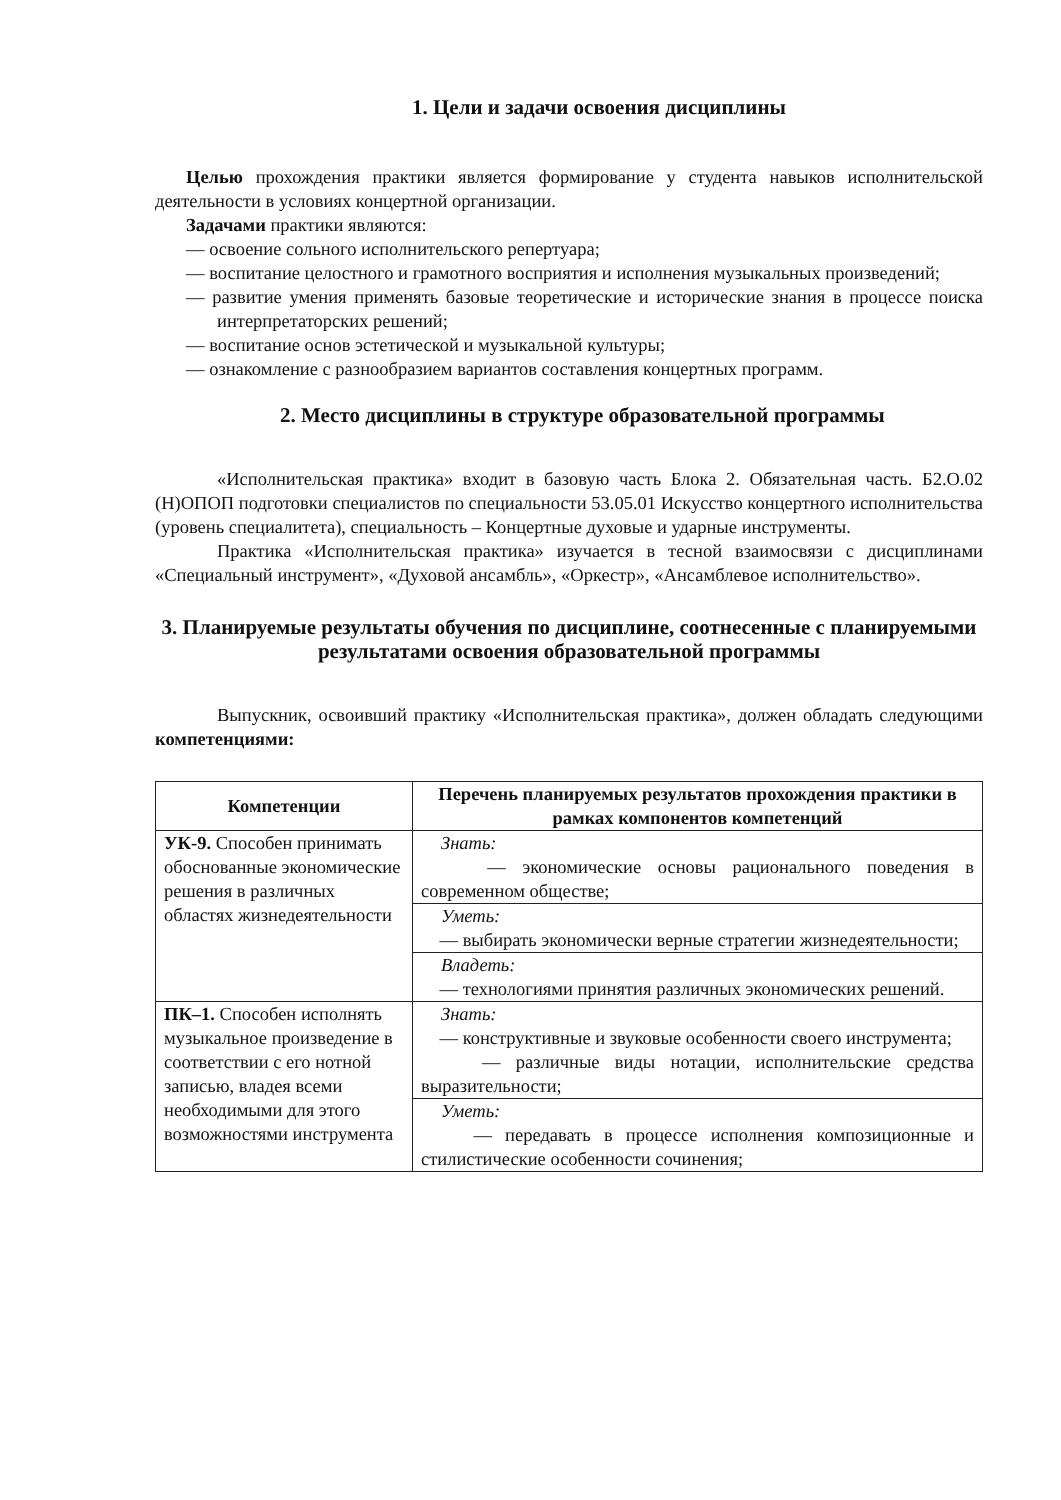1. Цели и задачи освоения дисциплины
Целью прохождения практики является формирование у студента навыков исполнительской деятельности в условиях концертной организации.
Задачами практики являются:
— освоение сольного исполнительского репертуара;
— воспитание целостного и грамотного восприятия и исполнения музыкальных произведений;
— развитие умения применять базовые теоретические и исторические знания в процессе поиска интерпретаторских решений;
— воспитание основ эстетической и музыкальной культуры;
— ознакомление с разнообразием вариантов составления концертных программ.
2. Место дисциплины в структуре образовательной программы
«Исполнительская практика» входит в базовую часть Блока 2. Обязательная часть. Б2.О.02 (Н)ОПОП подготовки специалистов по специальности 53.05.01 Искусство концертного исполнительства (уровень специалитета), специальность – Концертные духовые и ударные инструменты.
Практика «Исполнительская практика» изучается в тесной взаимосвязи с дисциплинами «Специальный инструмент», «Духовой ансамбль», «Оркестр», «Ансамблевое исполнительство».
3. Планируемые результаты обучения по дисциплине, соотнесенные с планируемыми результатами освоения образовательной программы
Выпускник, освоивший практику «Исполнительская практика», должен обладать следующими компетенциями:
| Компетенции | Перечень планируемых результатов прохождения практики в рамках компонентов компетенций |
| --- | --- |
| УК-9. Способен принимать обоснованные экономические решения в различных областях жизнедеятельности | Знать: — экономические основы рационального поведения в современном обществе; |
| | Уметь: — выбирать экономически верные стратегии жизнедеятельности; |
| | Владеть: — технологиями принятия различных экономических решений. |
| ПК–1. Способен исполнять музыкальное произведение в соответствии с его нотной записью, владея всеми необходимыми для этого возможностями инструмента | Знать: — конструктивные и звуковые особенности своего инструмента; — различные виды нотации, исполнительские средства выразительности; |
| | Уметь: — передавать в процессе исполнения композиционные и стилистические особенности сочинения; |